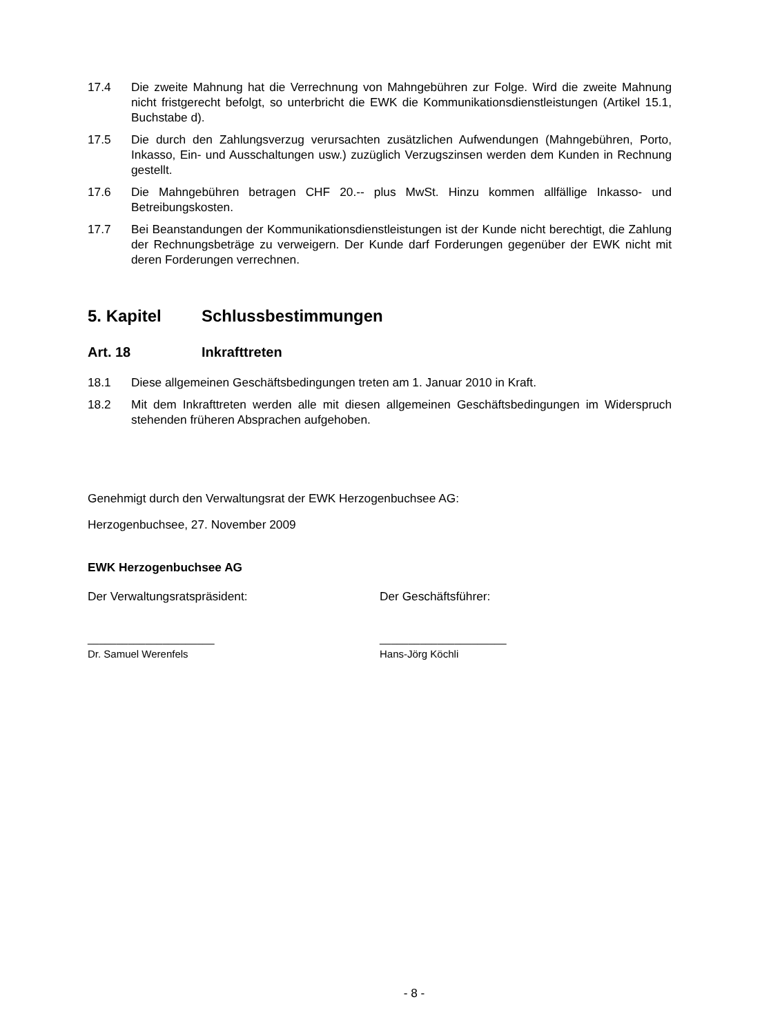17.4 Die zweite Mahnung hat die Verrechnung von Mahngebühren zur Folge. Wird die zweite Mahnung nicht fristgerecht befolgt, so unterbricht die EWK die Kommunikationsdienstleistungen (Artikel 15.1, Buchstabe d).
17.5 Die durch den Zahlungsverzug verursachten zusätzlichen Aufwendungen (Mahngebühren, Porto, Inkasso, Ein- und Ausschaltungen usw.) zuzüglich Verzugszinsen werden dem Kunden in Rechnung gestellt.
17.6 Die Mahngebühren betragen CHF 20.-- plus MwSt. Hinzu kommen allfällige Inkasso- und Betreibungskosten.
17.7 Bei Beanstandungen der Kommunikationsdienstleistungen ist der Kunde nicht berechtigt, die Zahlung der Rechnungsbeträge zu verweigern. Der Kunde darf Forderungen gegenüber der EWK nicht mit deren Forderungen verrechnen.
5. Kapitel Schlussbestimmungen
Art. 18 Inkrafttreten
18.1 Diese allgemeinen Geschäftsbedingungen treten am 1. Januar 2010 in Kraft.
18.2 Mit dem Inkrafttreten werden alle mit diesen allgemeinen Geschäftsbedingungen im Widerspruch stehenden früheren Absprachen aufgehoben.
Genehmigt durch den Verwaltungsrat der EWK Herzogenbuchsee AG:
Herzogenbuchsee, 27. November 2009
EWK Herzogenbuchsee AG
Der Verwaltungsratspräsident: Der Geschäftsführer:
______________________
Dr. Samuel Werenfels
______________________
Hans-Jörg Köchli
- 8 -